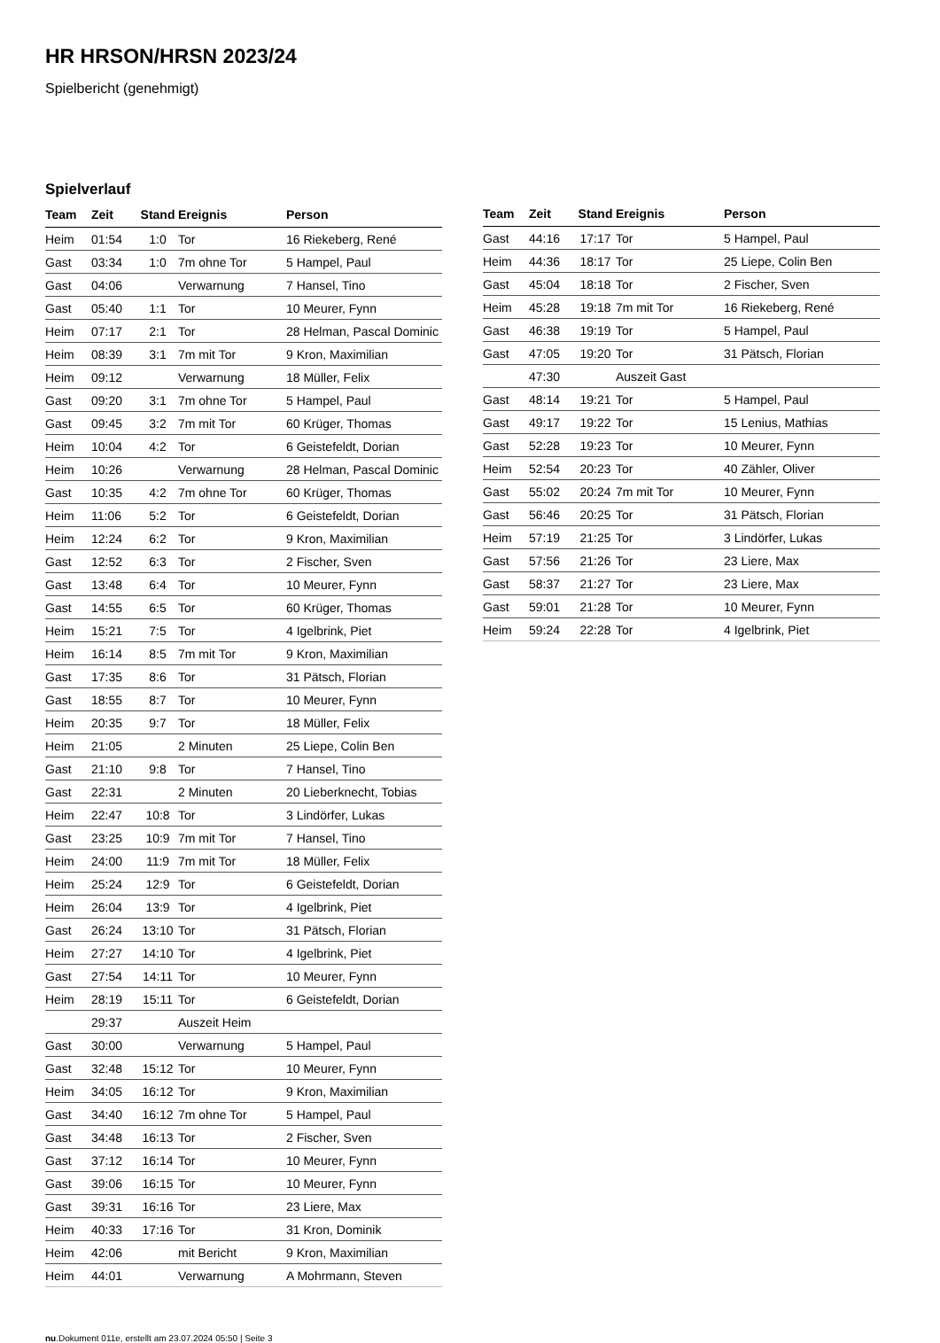HR HRSON/HRSN 2023/24
Spielbericht (genehmigt)
Spielverlauf
| Team | Zeit | Stand | Ereignis | Person |
| --- | --- | --- | --- | --- |
| Heim | 01:54 | 1:0 | Tor | 16 Riekeberg, René |
| Gast | 03:34 | 1:0 | 7m ohne Tor | 5 Hampel, Paul |
| Gast | 04:06 | | Verwarnung | 7 Hansel, Tino |
| Gast | 05:40 | 1:1 | Tor | 10 Meurer, Fynn |
| Heim | 07:17 | 2:1 | Tor | 28 Helman, Pascal Dominic |
| Heim | 08:39 | 3:1 | 7m mit Tor | 9 Kron, Maximilian |
| Heim | 09:12 | | Verwarnung | 18 Müller, Felix |
| Gast | 09:20 | 3:1 | 7m ohne Tor | 5 Hampel, Paul |
| Gast | 09:45 | 3:2 | 7m mit Tor | 60 Krüger, Thomas |
| Heim | 10:04 | 4:2 | Tor | 6 Geistefeldt, Dorian |
| Heim | 10:26 | | Verwarnung | 28 Helman, Pascal Dominic |
| Gast | 10:35 | 4:2 | 7m ohne Tor | 60 Krüger, Thomas |
| Heim | 11:06 | 5:2 | Tor | 6 Geistefeldt, Dorian |
| Heim | 12:24 | 6:2 | Tor | 9 Kron, Maximilian |
| Gast | 12:52 | 6:3 | Tor | 2 Fischer, Sven |
| Gast | 13:48 | 6:4 | Tor | 10 Meurer, Fynn |
| Gast | 14:55 | 6:5 | Tor | 60 Krüger, Thomas |
| Heim | 15:21 | 7:5 | Tor | 4 Igelbrink, Piet |
| Heim | 16:14 | 8:5 | 7m mit Tor | 9 Kron, Maximilian |
| Gast | 17:35 | 8:6 | Tor | 31 Pätsch, Florian |
| Gast | 18:55 | 8:7 | Tor | 10 Meurer, Fynn |
| Heim | 20:35 | 9:7 | Tor | 18 Müller, Felix |
| Heim | 21:05 | | 2 Minuten | 25 Liepe, Colin Ben |
| Gast | 21:10 | 9:8 | Tor | 7 Hansel, Tino |
| Gast | 22:31 | | 2 Minuten | 20 Lieberknecht, Tobias |
| Heim | 22:47 | 10:8 | Tor | 3 Lindörfer, Lukas |
| Gast | 23:25 | 10:9 | 7m mit Tor | 7 Hansel, Tino |
| Heim | 24:00 | 11:9 | 7m mit Tor | 18 Müller, Felix |
| Heim | 25:24 | 12:9 | Tor | 6 Geistefeldt, Dorian |
| Heim | 26:04 | 13:9 | Tor | 4 Igelbrink, Piet |
| Gast | 26:24 | 13:10 | Tor | 31 Pätsch, Florian |
| Heim | 27:27 | 14:10 | Tor | 4 Igelbrink, Piet |
| Gast | 27:54 | 14:11 | Tor | 10 Meurer, Fynn |
| Heim | 28:19 | 15:11 | Tor | 6 Geistefeldt, Dorian |
| | 29:37 | | Auszeit Heim | |
| Gast | 30:00 | | Verwarnung | 5 Hampel, Paul |
| Gast | 32:48 | 15:12 | Tor | 10 Meurer, Fynn |
| Heim | 34:05 | 16:12 | Tor | 9 Kron, Maximilian |
| Gast | 34:40 | 16:12 | 7m ohne Tor | 5 Hampel, Paul |
| Gast | 34:48 | 16:13 | Tor | 2 Fischer, Sven |
| Gast | 37:12 | 16:14 | Tor | 10 Meurer, Fynn |
| Gast | 39:06 | 16:15 | Tor | 10 Meurer, Fynn |
| Gast | 39:31 | 16:16 | Tor | 23 Liere, Max |
| Heim | 40:33 | 17:16 | Tor | 31 Kron, Dominik |
| Heim | 42:06 | | mit Bericht | 9 Kron, Maximilian |
| Heim | 44:01 | | Verwarnung | A Mohrmann, Steven |
| Team | Zeit | Stand | Ereignis | Person |
| --- | --- | --- | --- | --- |
| Gast | 44:16 | 17:17 | Tor | 5 Hampel, Paul |
| Heim | 44:36 | 18:17 | Tor | 25 Liepe, Colin Ben |
| Gast | 45:04 | 18:18 | Tor | 2 Fischer, Sven |
| Heim | 45:28 | 19:18 | 7m mit Tor | 16 Riekeberg, René |
| Gast | 46:38 | 19:19 | Tor | 5 Hampel, Paul |
| Gast | 47:05 | 19:20 | Tor | 31 Pätsch, Florian |
| | 47:30 | | Auszeit Gast | |
| Gast | 48:14 | 19:21 | Tor | 5 Hampel, Paul |
| Gast | 49:17 | 19:22 | Tor | 15 Lenius, Mathias |
| Gast | 52:28 | 19:23 | Tor | 10 Meurer, Fynn |
| Heim | 52:54 | 20:23 | Tor | 40 Zähler, Oliver |
| Gast | 55:02 | 20:24 | 7m mit Tor | 10 Meurer, Fynn |
| Gast | 56:46 | 20:25 | Tor | 31 Pätsch, Florian |
| Heim | 57:19 | 21:25 | Tor | 3 Lindörfer, Lukas |
| Gast | 57:56 | 21:26 | Tor | 23 Liere, Max |
| Gast | 58:37 | 21:27 | Tor | 23 Liere, Max |
| Gast | 59:01 | 21:28 | Tor | 10 Meurer, Fynn |
| Heim | 59:24 | 22:28 | Tor | 4 Igelbrink, Piet |
nu.Dokument 011e, erstellt am 23.07.2024 05:50 | Seite 3